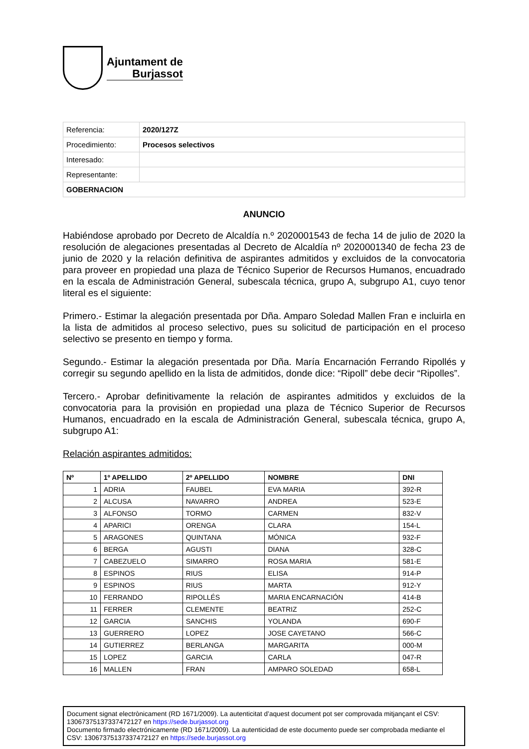Ajuntament de
Burjassot
| Referencia: | 2020/127Z |
| Procedimiento: | Procesos selectivos |
| Interesado: | |
| Representante: | |
| GOBERNACION | |
ANUNCIO
Habiéndose aprobado por Decreto de Alcaldía n.º 2020001543 de fecha 14 de julio de 2020 la resolución de alegaciones presentadas al Decreto de Alcaldía nº 2020001340 de fecha 23 de junio de 2020 y la relación definitiva de aspirantes admitidos y excluidos de la convocatoria para proveer en propiedad una plaza de Técnico Superior de Recursos Humanos, encuadrado en la escala de Administración General, subescala técnica, grupo A, subgrupo A1, cuyo tenor literal es el siguiente:
Primero.- Estimar la alegación presentada por Dña. Amparo Soledad Mallen Fran e incluirla en la lista de admitidos al proceso selectivo, pues su solicitud de participación en el proceso selectivo se presento en tiempo y forma.
Segundo.- Estimar la alegación presentada por Dña. María Encarnación Ferrando Ripollés y corregir su segundo apellido en la lista de admitidos, donde dice: “Ripoll” debe decir “Ripolles”.
Tercero.- Aprobar definitivamente la relación de aspirantes admitidos y excluidos de la convocatoria para la provisión en propiedad una plaza de Técnico Superior de Recursos Humanos, encuadrado en la escala de Administración General, subescala técnica, grupo A, subgrupo A1:
Relación aspirantes admitidos:
| Nº | 1º APELLIDO | 2º APELLIDO | NOMBRE | DNI |
| --- | --- | --- | --- | --- |
| 1 | ADRIA | FAUBEL | EVA MARIA | 392-R |
| 2 | ALCUSA | NAVARRO | ANDREA | 523-E |
| 3 | ALFONSO | TORMO | CARMEN | 832-V |
| 4 | APARICI | ORENGA | CLARA | 154-L |
| 5 | ARAGONES | QUINTANA | MÓNICA | 932-F |
| 6 | BERGA | AGUSTI | DIANA | 328-C |
| 7 | CABEZUELO | SIMARRO | ROSA MARIA | 581-E |
| 8 | ESPINOS | RIUS | ELISA | 914-P |
| 9 | ESPINOS | RIUS | MARTA | 912-Y |
| 10 | FERRANDO | RIPOLLÉS | MARIA ENCARNACIÓN | 414-B |
| 11 | FERRER | CLEMENTE | BEATRIZ | 252-C |
| 12 | GARCIA | SANCHIS | YOLANDA | 690-F |
| 13 | GUERRERO | LOPEZ | JOSE CAYETANO | 566-C |
| 14 | GUTIERREZ | BERLANGA | MARGARITA | 000-M |
| 15 | LOPEZ | GARCIA | CARLA | 047-R |
| 16 | MALLEN | FRAN | AMPARO SOLEDAD | 658-L |
Document signat electrònicament (RD 1671/2009). La autenticitat d’aquest document pot ser comprovada mitjançant el CSV: 13067375137337472127 en https://sede.burjassot.org
Documento firmado electrónicamente (RD 1671/2009). La autenticidad de este documento puede ser comprobada mediante el CSV: 13067375137337472127 en https://sede.burjassot.org